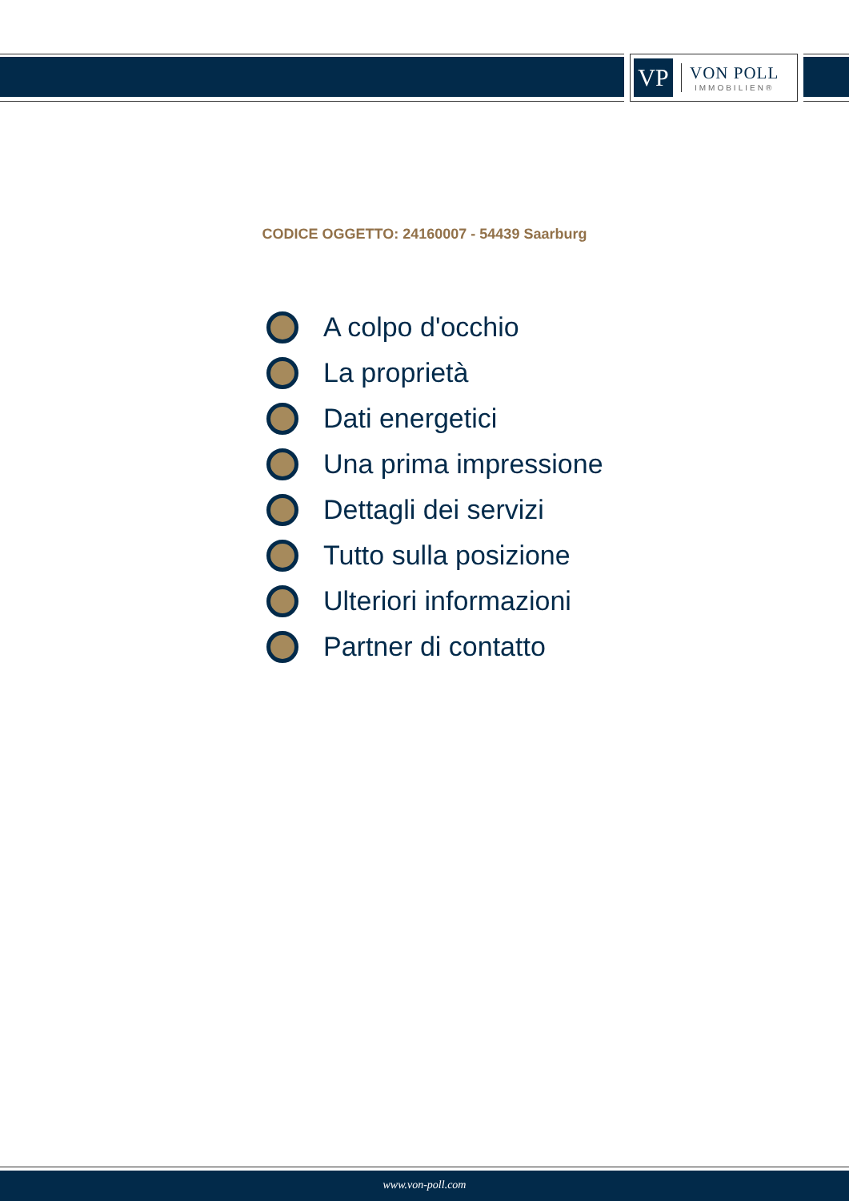VP
VON POLL
IMMOBILIEN®
CODICE OGGETTO: 24160007 - 54439 Saarburg
A colpo d'occhio
La proprietà
Dati energetici
Una prima impressione
Dettagli dei servizi
Tutto sulla posizione
Ulteriori informazioni
Partner di contatto
www.von-poll.com